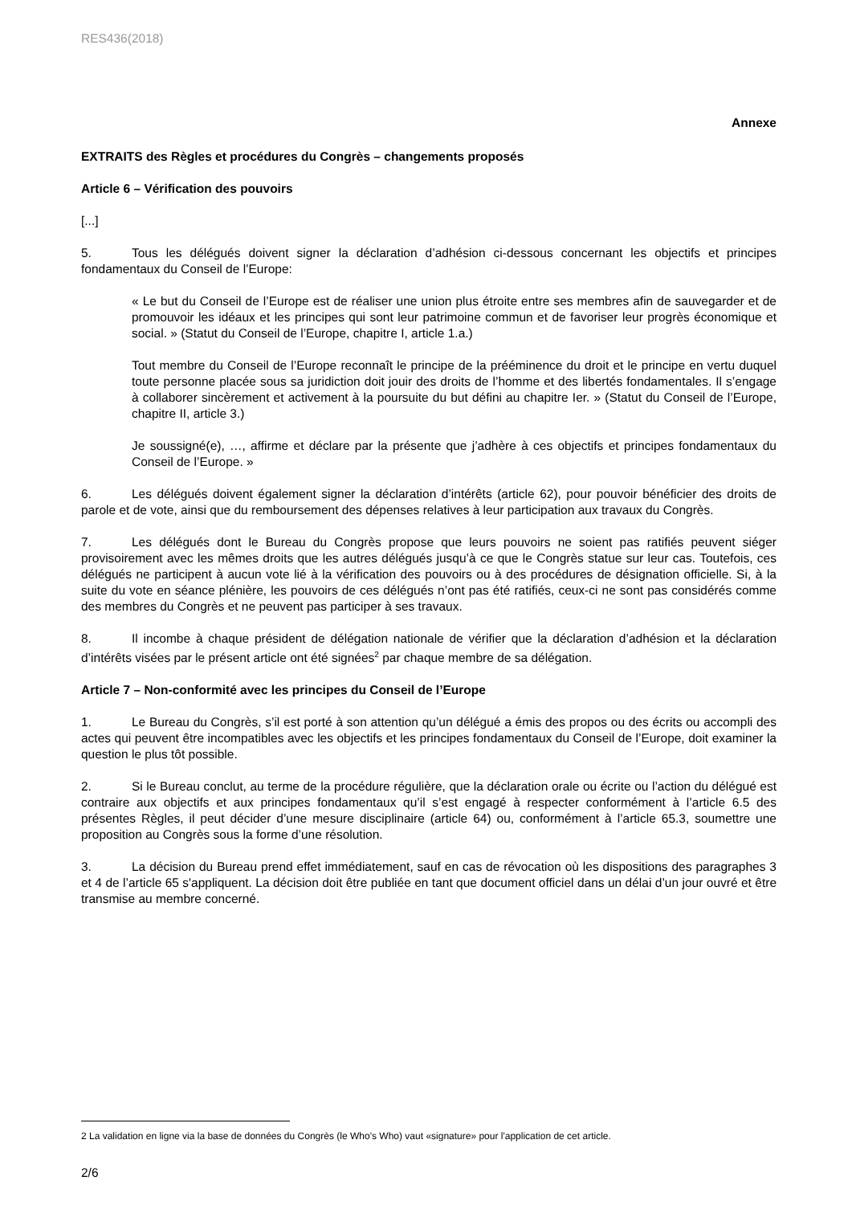RES436(2018)
Annexe
EXTRAITS des Règles et procédures du Congrès – changements proposés
Article 6 – Vérification des pouvoirs
[...]
5. Tous les délégués doivent signer la déclaration d’adhésion ci-dessous concernant les objectifs et principes fondamentaux du Conseil de l’Europe:
« Le but du Conseil de l’Europe est de réaliser une union plus étroite entre ses membres afin de sauvegarder et de promouvoir les idéaux et les principes qui sont leur patrimoine commun et de favoriser leur progrès économique et social. » (Statut du Conseil de l’Europe, chapitre I, article 1.a.)
Tout membre du Conseil de l’Europe reconnaît le principe de la prééminence du droit et le principe en vertu duquel toute personne placée sous sa juridiction doit jouir des droits de l’homme et des libertés fondamentales. Il s’engage à collaborer sincèrement et activement à la poursuite du but défini au chapitre Ier. » (Statut du Conseil de l’Europe, chapitre II, article 3.)
Je soussigné(e), …, affirme et déclare par la présente que j’adhère à ces objectifs et principes fondamentaux du Conseil de l’Europe. »
6. Les délégués doivent également signer la déclaration d’intérêts (article 62), pour pouvoir bénéficier des droits de parole et de vote, ainsi que du remboursement des dépenses relatives à leur participation aux travaux du Congrès.
7. Les délégués dont le Bureau du Congrès propose que leurs pouvoirs ne soient pas ratifiés peuvent siéger provisoirement avec les mêmes droits que les autres délégués jusqu’à ce que le Congrès statue sur leur cas. Toutefois, ces délégués ne participent à aucun vote lié à la vérification des pouvoirs ou à des procédures de désignation officielle. Si, à la suite du vote en séance plénière, les pouvoirs de ces délégués n’ont pas été ratifiés, ceux-ci ne sont pas considérés comme des membres du Congrès et ne peuvent pas participer à ses travaux.
8. Il incombe à chaque président de délégation nationale de vérifier que la déclaration d’adhésion et la déclaration d’intérêts visées par le présent article ont été signées<sup>2</sup> par chaque membre de sa délégation.
Article 7 – Non-conformité avec les principes du Conseil de l’Europe
1. Le Bureau du Congrès, s’il est porté à son attention qu’un délégué a émis des propos ou des écrits ou accompli des actes qui peuvent être incompatibles avec les objectifs et les principes fondamentaux du Conseil de l’Europe, doit examiner la question le plus tôt possible.
2. Si le Bureau conclut, au terme de la procédure régulière, que la déclaration orale ou écrite ou l’action du délégué est contraire aux objectifs et aux principes fondamentaux qu’il s’est engagé à respecter conformément à l’article 6.5 des présentes Règles, il peut décider d’une mesure disciplinaire (article 64) ou, conformément à l’article 65.3, soumettre une proposition au Congrès sous la forme d’une résolution.
3. La décision du Bureau prend effet immédiatement, sauf en cas de révocation où les dispositions des paragraphes 3 et 4 de l’article 65 s'appliquent. La décision doit être publiée en tant que document officiel dans un délai d’un jour ouvré et être transmise au membre concerné.
2 La validation en ligne via la base de données du Congrès (le Who’s Who) vaut «signature» pour l'application de cet article.
2/6